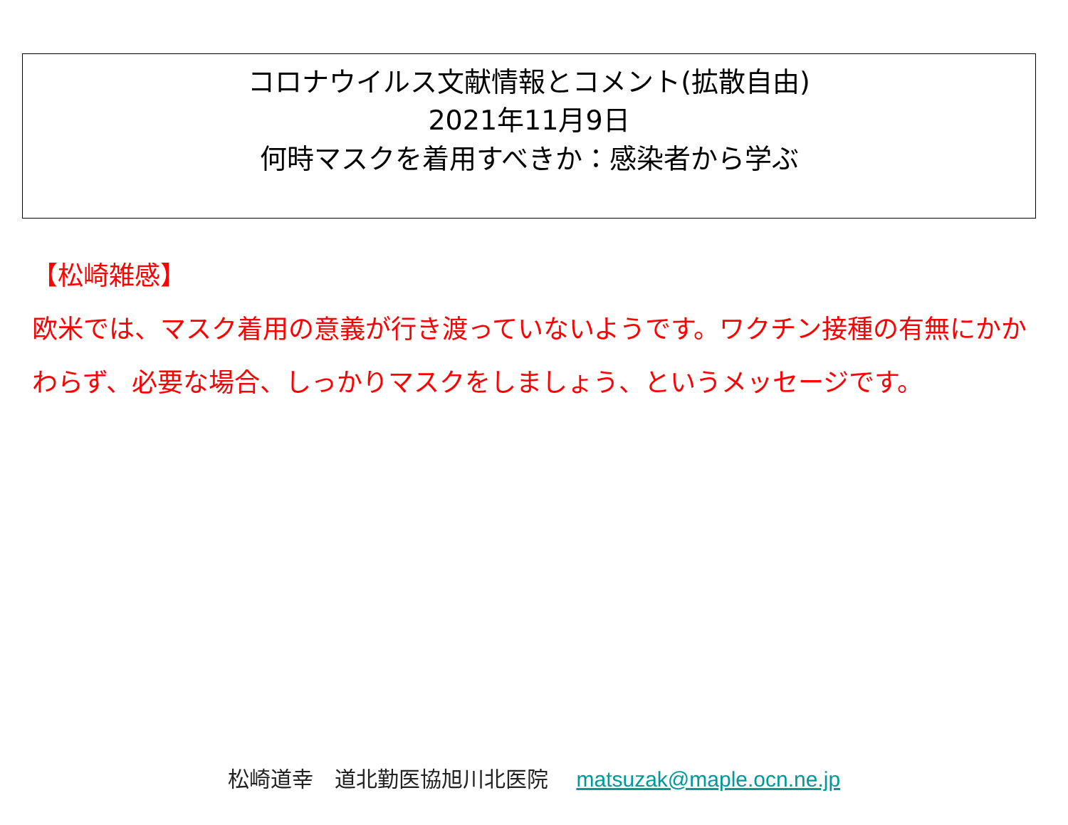コロナウイルス文献情報とコメント(拡散自由)
2021年11月9日
何時マスクを着用すべきか：感染者から学ぶ
【松崎雑感】
欧米では、マスク着用の意義が行き渡っていないようです。ワクチン接種の有無にかかわらず、必要な場合、しっかりマスクをしましょう、というメッセージです。
松崎道幸　道北勤医協旭川北医院 matsuzak@maple.ocn.ne.jp